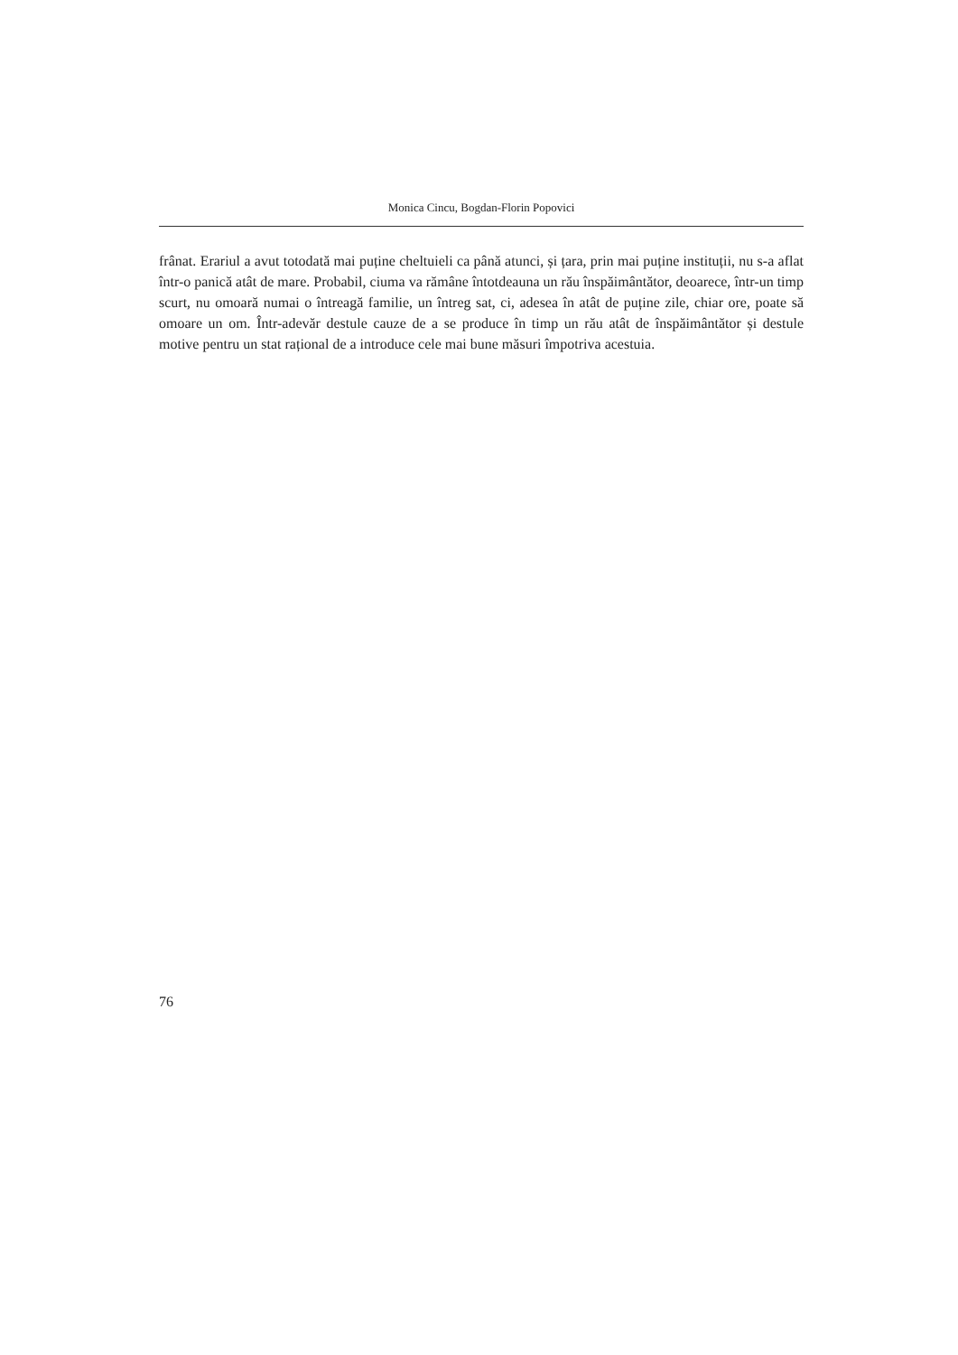Monica Cincu, Bogdan-Florin Popovici
frânat. Erariul a avut totodată mai puține cheltuieli ca până atunci, și țara, prin mai puține instituții, nu s-a aflat într-o panică atât de mare. Probabil, ciuma va rămâne întotdeauna un rău înspăimântător, deoarece, într-un timp scurt, nu omoară numai o întreagă familie, un întreg sat, ci, adesea în atât de puține zile, chiar ore, poate să omoare un om. Într-adevăr destule cauze de a se produce în timp un rău atât de înspăimântător și destule motive pentru un stat rațional de a introduce cele mai bune măsuri împotriva acestuia.
76